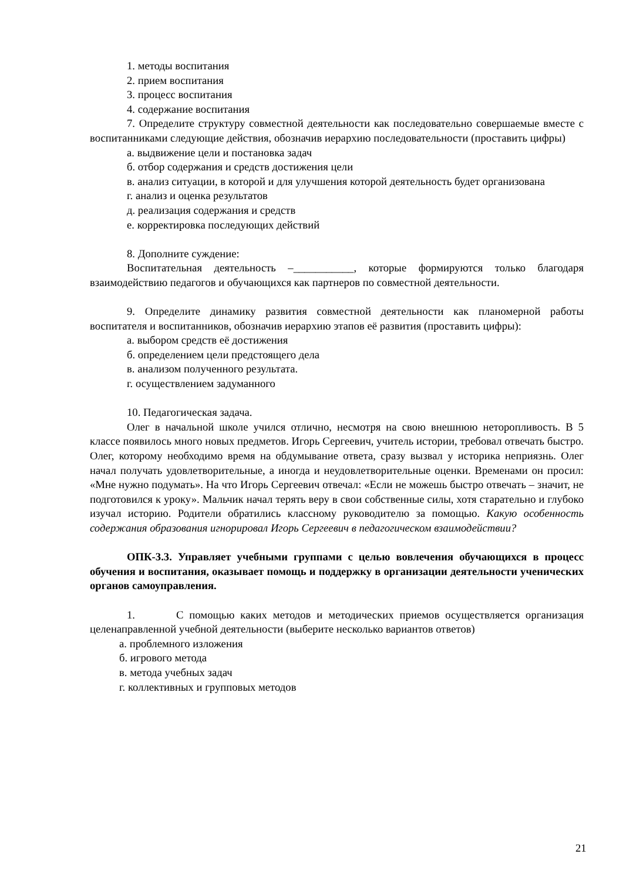1. методы воспитания
2. прием воспитания
3. процесс воспитания
4. содержание воспитания
7. Определите структуру совместной деятельности как последовательно совершаемые вместе с воспитанниками следующие действия, обозначив иерархию последовательности (проставить цифры)
а. выдвижение цели и постановка задач
б. отбор содержания и средств достижения цели
в. анализ ситуации, в которой и для улучшения которой деятельность будет организована
г. анализ и оценка результатов
д. реализация содержания и средств
е. корректировка последующих действий
8. Дополните суждение:
Воспитательная деятельность –___________, которые формируются только благодаря взаимодействию педагогов и обучающихся как партнеров по совместной деятельности.
9. Определите динамику развития совместной деятельности как планомерной работы воспитателя и воспитанников, обозначив иерархию этапов её развития (проставить цифры):
а. выбором средств её достижения
б. определением цели предстоящего дела
в. анализом полученного результата.
г. осуществлением задуманного
10. Педагогическая задача.
Олег в начальной школе учился отлично, несмотря на свою внешнюю неторопливость. В 5 классе появилось много новых предметов. Игорь Сергеевич, учитель истории, требовал отвечать быстро. Олег, которому необходимо время на обдумывание ответа, сразу вызвал у историка неприязнь. Олег начал получать удовлетворительные, а иногда и неудовлетворительные оценки. Временами он просил: «Мне нужно подумать». На что Игорь Сергеевич отвечал: «Если не можешь быстро отвечать – значит, не подготовился к уроку». Мальчик начал терять веру в свои собственные силы, хотя старательно и глубоко изучал историю. Родители обратились классному руководителю за помощью. Какую особенность содержания образования игнорировал Игорь Сергеевич в педагогическом взаимодействии?
ОПК-3.3. Управляет учебными группами с целью вовлечения обучающихся в процесс обучения и воспитания, оказывает помощь и поддержку в организации деятельности ученических органов самоуправления.
1. С помощью каких методов и методических приемов осуществляется организация целенаправленной учебной деятельности (выберите несколько вариантов ответов)
а. проблемного изложения
б. игрового метода
в. метода учебных задач
г. коллективных и групповых методов
21